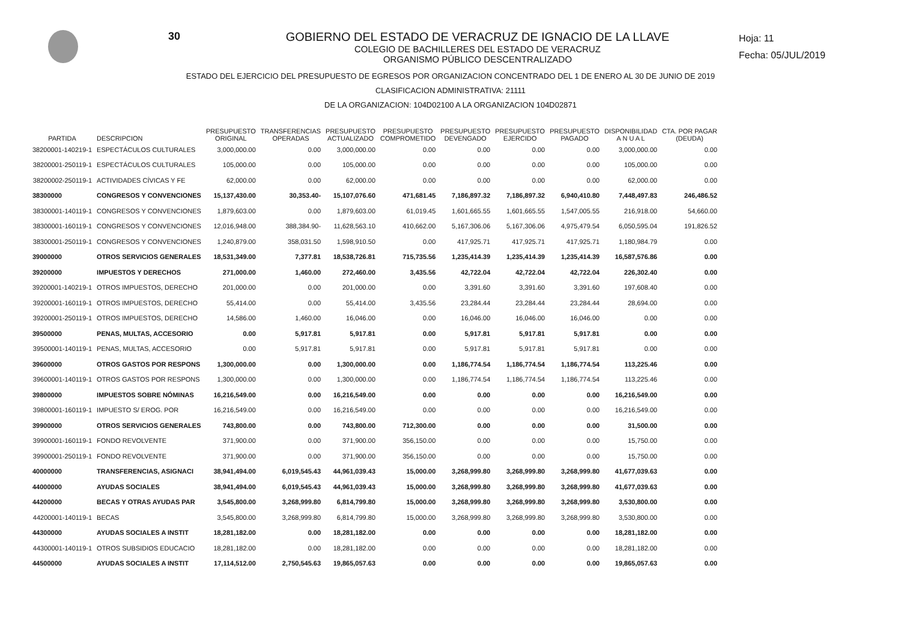30 GOBIERNO DEL ESTADO DE VERACRUZ DE IGNACIO DE LA LLAVE
COLEGIO DE BACHILLERES DEL ESTADO DE VERACRUZ
ORGANISMO PÚBLICO DESCENTRALIZADO
Hoja: 11
Fecha: 05/JUL/2019
ESTADO DEL EJERCICIO DEL PRESUPUESTO DE EGRESOS POR ORGANIZACION CONCENTRADO DEL 1 DE ENERO AL 30 DE JUNIO DE 2019
CLASIFICACION ADMINISTRATIVA: 21111
DE LA ORGANIZACION: 104D02100 A LA ORGANIZACION 104D02871
| PARTIDA | DESCRIPCION | PRESUPUESTO ORIGINAL | TRANSFERENCIAS OPERADAS | PRESUPUESTO ACTUALIZADO | PRESUPUESTO COMPROMETIDO | PRESUPUESTO DEVENGADO | PRESUPUESTO EJERCIDO | PRESUPUESTO PAGADO | DISPONIBILIDAD A N U A L | CTA. POR PAGAR (DEUDA) |
| --- | --- | --- | --- | --- | --- | --- | --- | --- | --- | --- |
| 38200001-140219-1 | ESPECTÁCULOS CULTURALES | 3,000,000.00 | 0.00 | 3,000,000.00 | 0.00 | 0.00 | 0.00 | 0.00 | 3,000,000.00 | 0.00 |
| 38200001-250119-1 | ESPECTÁCULOS CULTURALES | 105,000.00 | 0.00 | 105,000.00 | 0.00 | 0.00 | 0.00 | 0.00 | 105,000.00 | 0.00 |
| 38200002-250119-1 | ACTIVIDADES CÍVICAS Y FE | 62,000.00 | 0.00 | 62,000.00 | 0.00 | 0.00 | 0.00 | 0.00 | 62,000.00 | 0.00 |
| 38300000 | CONGRESOS Y CONVENCIONES | 15,137,430.00 | 30,353.40- | 15,107,076.60 | 471,681.45 | 7,186,897.32 | 7,186,897.32 | 6,940,410.80 | 7,448,497.83 | 246,486.52 |
| 38300001-140119-1 | CONGRESOS Y CONVENCIONES | 1,879,603.00 | 0.00 | 1,879,603.00 | 61,019.45 | 1,601,665.55 | 1,601,665.55 | 1,547,005.55 | 216,918.00 | 54,660.00 |
| 38300001-160119-1 | CONGRESOS Y CONVENCIONES | 12,016,948.00 | 388,384.90- | 11,628,563.10 | 410,662.00 | 5,167,306.06 | 5,167,306.06 | 4,975,479.54 | 6,050,595.04 | 191,826.52 |
| 38300001-250119-1 | CONGRESOS Y CONVENCIONES | 1,240,879.00 | 358,031.50 | 1,598,910.50 | 0.00 | 417,925.71 | 417,925.71 | 417,925.71 | 1,180,984.79 | 0.00 |
| 39000000 | OTROS SERVICIOS GENERALES | 18,531,349.00 | 7,377.81 | 18,538,726.81 | 715,735.56 | 1,235,414.39 | 1,235,414.39 | 1,235,414.39 | 16,587,576.86 | 0.00 |
| 39200000 | IMPUESTOS Y DERECHOS | 271,000.00 | 1,460.00 | 272,460.00 | 3,435.56 | 42,722.04 | 42,722.04 | 42,722.04 | 226,302.40 | 0.00 |
| 39200001-140219-1 | OTROS IMPUESTOS, DERECHO | 201,000.00 | 0.00 | 201,000.00 | 0.00 | 3,391.60 | 3,391.60 | 3,391.60 | 197,608.40 | 0.00 |
| 39200001-160119-1 | OTROS IMPUESTOS, DERECHO | 55,414.00 | 0.00 | 55,414.00 | 3,435.56 | 23,284.44 | 23,284.44 | 23,284.44 | 28,694.00 | 0.00 |
| 39200001-250119-1 | OTROS IMPUESTOS, DERECHO | 14,586.00 | 1,460.00 | 16,046.00 | 0.00 | 16,046.00 | 16,046.00 | 16,046.00 | 0.00 | 0.00 |
| 39500000 | PENAS, MULTAS, ACCESORIO | 0.00 | 5,917.81 | 5,917.81 | 0.00 | 5,917.81 | 5,917.81 | 5,917.81 | 0.00 | 0.00 |
| 39500001-140119-1 | PENAS, MULTAS, ACCESORIO | 0.00 | 5,917.81 | 5,917.81 | 0.00 | 5,917.81 | 5,917.81 | 5,917.81 | 0.00 | 0.00 |
| 39600000 | OTROS GASTOS POR RESPONS | 1,300,000.00 | 0.00 | 1,300,000.00 | 0.00 | 1,186,774.54 | 1,186,774.54 | 1,186,774.54 | 113,225.46 | 0.00 |
| 39600001-140119-1 | OTROS GASTOS POR RESPONS | 1,300,000.00 | 0.00 | 1,300,000.00 | 0.00 | 1,186,774.54 | 1,186,774.54 | 1,186,774.54 | 113,225.46 | 0.00 |
| 39800000 | IMPUESTOS SOBRE NÓMINAS | 16,216,549.00 | 0.00 | 16,216,549.00 | 0.00 | 0.00 | 0.00 | 0.00 | 16,216,549.00 | 0.00 |
| 39800001-160119-1 | IMPUESTO S/ EROG. POR | 16,216,549.00 | 0.00 | 16,216,549.00 | 0.00 | 0.00 | 0.00 | 0.00 | 16,216,549.00 | 0.00 |
| 39900000 | OTROS SERVICIOS GENERALES | 743,800.00 | 0.00 | 743,800.00 | 712,300.00 | 0.00 | 0.00 | 0.00 | 31,500.00 | 0.00 |
| 39900001-160119-1 | FONDO REVOLVENTE | 371,900.00 | 0.00 | 371,900.00 | 356,150.00 | 0.00 | 0.00 | 0.00 | 15,750.00 | 0.00 |
| 39900001-250119-1 | FONDO REVOLVENTE | 371,900.00 | 0.00 | 371,900.00 | 356,150.00 | 0.00 | 0.00 | 0.00 | 15,750.00 | 0.00 |
| 40000000 | TRANSFERENCIAS, ASIGNACI | 38,941,494.00 | 6,019,545.43 | 44,961,039.43 | 15,000.00 | 3,268,999.80 | 3,268,999.80 | 3,268,999.80 | 41,677,039.63 | 0.00 |
| 44000000 | AYUDAS SOCIALES | 38,941,494.00 | 6,019,545.43 | 44,961,039.43 | 15,000.00 | 3,268,999.80 | 3,268,999.80 | 3,268,999.80 | 41,677,039.63 | 0.00 |
| 44200000 | BECAS Y OTRAS AYUDAS PAR | 3,545,800.00 | 3,268,999.80 | 6,814,799.80 | 15,000.00 | 3,268,999.80 | 3,268,999.80 | 3,268,999.80 | 3,530,800.00 | 0.00 |
| 44200001-140119-1 | BECAS | 3,545,800.00 | 3,268,999.80 | 6,814,799.80 | 15,000.00 | 3,268,999.80 | 3,268,999.80 | 3,268,999.80 | 3,530,800.00 | 0.00 |
| 44300000 | AYUDAS SOCIALES A INSTIT | 18,281,182.00 | 0.00 | 18,281,182.00 | 0.00 | 0.00 | 0.00 | 0.00 | 18,281,182.00 | 0.00 |
| 44300001-140119-1 | OTROS SUBSIDIOS EDUCACIO | 18,281,182.00 | 0.00 | 18,281,182.00 | 0.00 | 0.00 | 0.00 | 0.00 | 18,281,182.00 | 0.00 |
| 44500000 | AYUDAS SOCIALES A INSTIT | 17,114,512.00 | 2,750,545.63 | 19,865,057.63 | 0.00 | 0.00 | 0.00 | 0.00 | 19,865,057.63 | 0.00 |